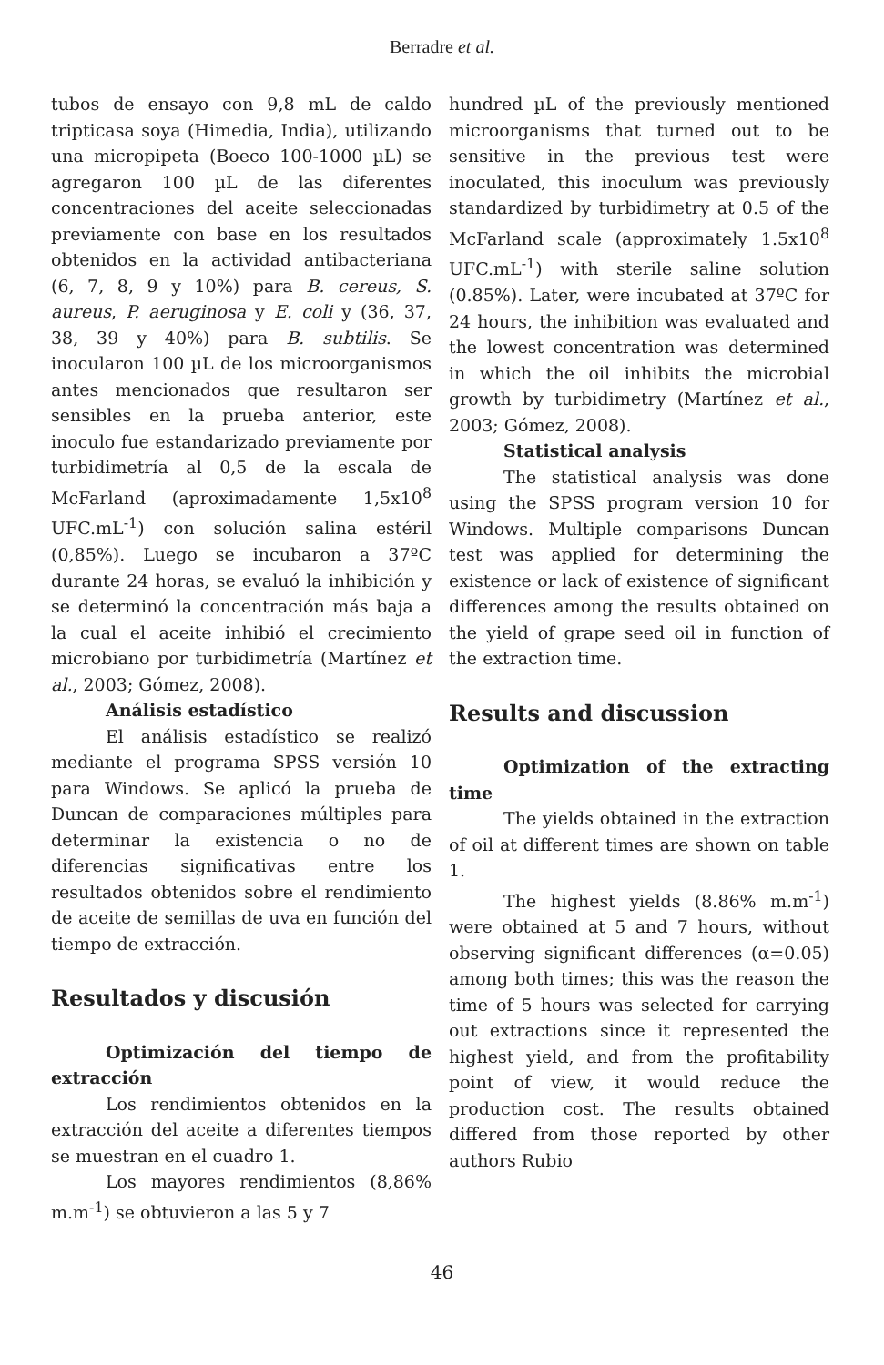Berradre et al.
tubos de ensayo con 9,8 mL de caldo tripticasa soya (Himedia, India), utilizando una micropipeta (Boeco 100-1000 µL) se agregaron 100 µL de las diferentes concentraciones del aceite seleccionadas previamente con base en los resultados obtenidos en la actividad antibacteriana (6, 7, 8, 9 y 10%) para B. cereus, S. aureus, P. aeruginosa y E. coli y (36, 37, 38, 39 y 40%) para B. subtilis. Se inocularon 100 µL de los microorganismos antes mencionados que resultaron ser sensibles en la prueba anterior, este inoculo fue estandarizado previamente por turbidimetría al 0,5 de la escala de McFarland (aproximadamente 1,5x10<sup>8</sup> UFC.mL<sup>-1</sup>) con solución salina estéril (0,85%). Luego se incubaron a 37ºC durante 24 horas, se evaluó la inhibición y se determinó la concentración más baja a la cual el aceite inhibió el crecimiento microbiano por turbidimetría (Martínez et al., 2003; Gómez, 2008).
Análisis estadístico
El análisis estadístico se realizó mediante el programa SPSS versión 10 para Windows. Se aplicó la prueba de Duncan de comparaciones múltiples para determinar la existencia o no de diferencias significativas entre los resultados obtenidos sobre el rendimiento de aceite de semillas de uva en función del tiempo de extracción.
Resultados y discusión
Optimización del tiempo de extracción
Los rendimientos obtenidos en la extracción del aceite a diferentes tiempos se muestran en el cuadro 1.
Los mayores rendimientos (8,86% m.m<sup>-1</sup>) se obtuvieron a las 5 y 7
hundred µL of the previously mentioned microorganisms that turned out to be sensitive in the previous test were inoculated, this inoculum was previously standardized by turbidimetry at 0.5 of the McFarland scale (approximately 1.5x10<sup>8</sup> UFC.mL<sup>-1</sup>) with sterile saline solution (0.85%). Later, were incubated at 37ºC for 24 hours, the inhibition was evaluated and the lowest concentration was determined in which the oil inhibits the microbial growth by turbidimetry (Martínez et al., 2003; Gómez, 2008).
Statistical analysis
The statistical analysis was done using the SPSS program version 10 for Windows. Multiple comparisons Duncan test was applied for determining the existence or lack of existence of significant differences among the results obtained on the yield of grape seed oil in function of the extraction time.
Results and discussion
Optimization of the extracting time
The yields obtained in the extraction of oil at different times are shown on table 1.
The highest yields (8.86% m.m<sup>-1</sup>) were obtained at 5 and 7 hours, without observing significant differences (α=0.05) among both times; this was the reason the time of 5 hours was selected for carrying out extractions since it represented the highest yield, and from the profitability point of view, it would reduce the production cost. The results obtained differed from those reported by other authors Rubio
46